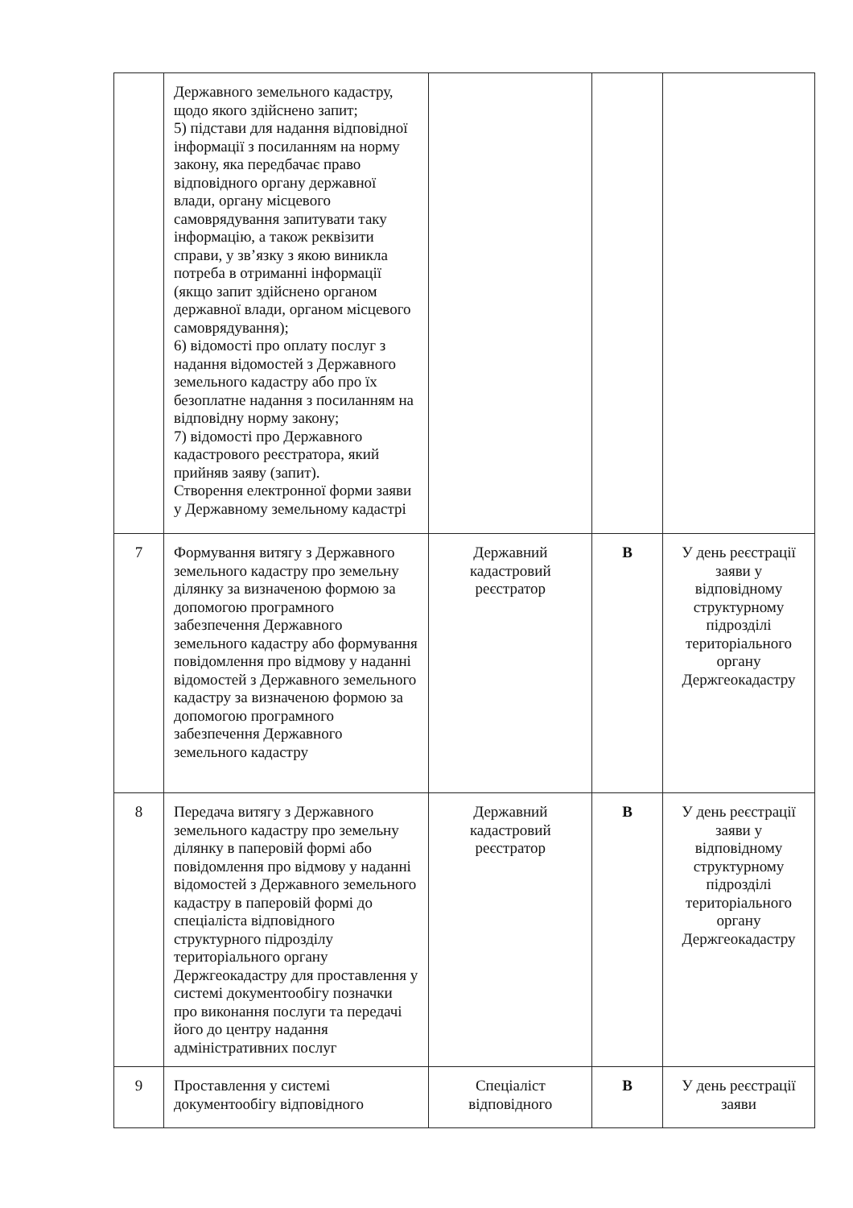| | Державного земельного кадастру, щодо якого здійснено запит; 5) підстави для надання відповідної інформації з посиланням на норму закону, яка передбачає право відповідного органу державної влади, органу місцевого самоврядування запитувати таку інформацію, а також реквізити справи, у зв’язку з якою виникла потреба в отриманні інформації (якщо запит здійснено органом державної влади, органом місцевого самоврядування); 6) відомості про оплату послуг з надання відомостей з Державного земельного кадастру або про їх безоплатне надання з посиланням на відповідну норму закону; 7) відомості про Державного кадастрового реєстратора, який прийняв заяву (запит). Створення електронної форми заяви у Державному земельному кадастрі | | | |
| 7 | Формування витягу з Державного земельного кадастру про земельну ділянку за визначеною формою за допомогою програмного забезпечення Державного земельного кадастру або формування повідомлення про відмову у наданні відомостей з Державного земельного кадастру за визначеною формою за допомогою програмного забезпечення Державного земельного кадастру | Державний кадастровий реєстратор | В | У день реєстрації заяви у відповідному структурному підрозділі територіального органу Держгеокадастру |
| 8 | Передача витягу з Державного земельного кадастру про земельну ділянку в паперовій формі або повідомлення про відмову у наданні відомостей з Державного земельного кадастру в паперовій формі до спеціаліста відповідного структурного підрозділу територіального органу Держгеокадастру для проставлення у системі документообігу позначки про виконання послуги та передачі його до центру надання адміністративних послуг | Державний кадастровий реєстратор | В | У день реєстрації заяви у відповідному структурному підрозділі територіального органу Держгеокадастру |
| 9 | Проставлення у системі документообігу відповідного | Спеціаліст відповідного | В | У день реєстрації заяви |